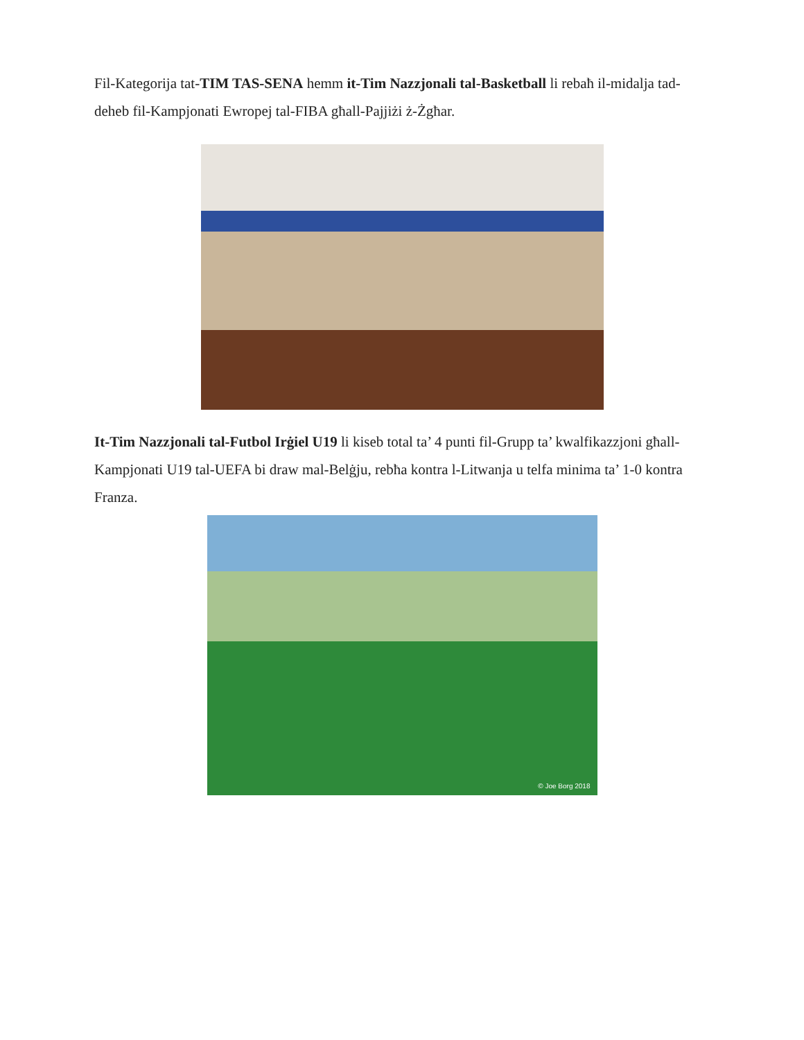Fil-Kategorija tat-TIM TAS-SENA hemm it-Tim Nazzjonali tal-Basketball li rebaħ il-midalja tad-deheb fil-Kampjonati Ewropej tal-FIBA għall-Pajjiżi ż-Żgħar.
It-Tim Nazzjonali tal-Futbol Irġiel U19 li kiseb total ta’ 4 punti fil-Grupp ta’ kwalfikazzjoni għall-Kampjonati U19 tal-UEFA bi draw mal-Belġju, rebħa kontra l-Litwanja u telfa minima ta’ 1-0 kontra Franza.
© Joe Borg 2018